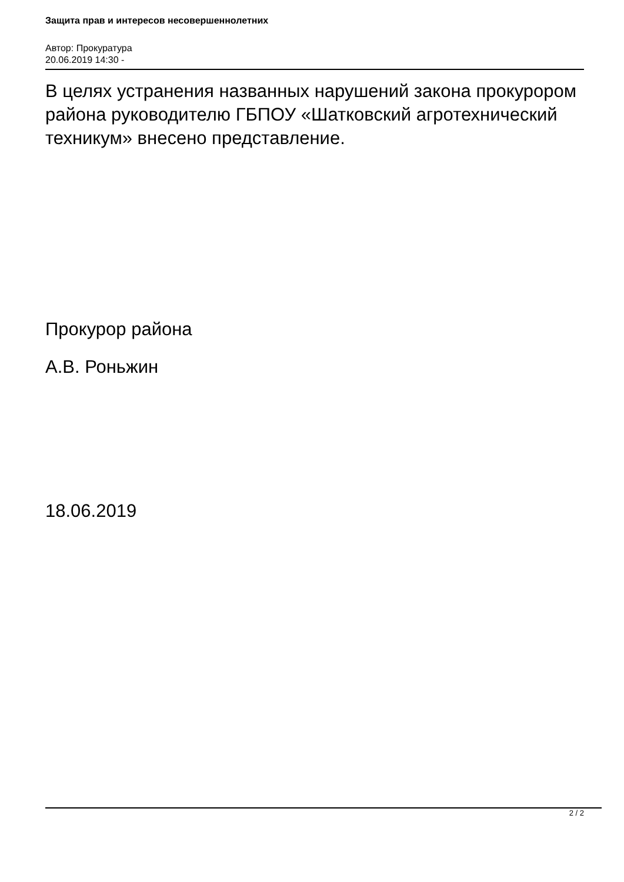Защита прав и интересов несовершеннолетних
Автор: Прокуратура
20.06.2019 14:30 -
В целях устранения названных нарушений закона прокурором района руководителю ГБПОУ «Шатковский агротехнический техникум» внесено представление.
Прокурор района
А.В. Роньжин
18.06.2019
2 / 2